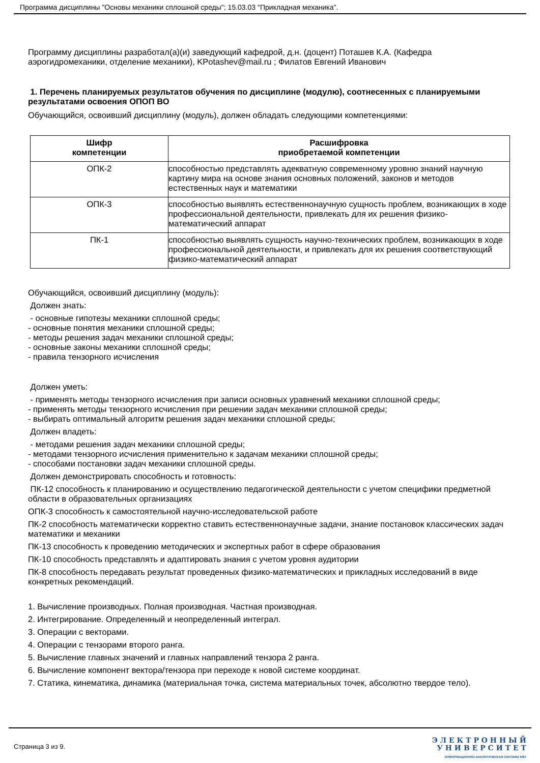Программа дисциплины "Основы механики сплошной среды"; 15.03.03 "Прикладная механика".
Программу дисциплины разработал(а)(и) заведующий кафедрой, д.н. (доцент) Поташев К.А. (Кафедра аэрогидромеханики, отделение механики), KPotashev@mail.ru ; Филатов Евгений Иванович
1. Перечень планируемых результатов обучения по дисциплине (модулю), соотнесенных с планируемыми результатами освоения ОПОП ВО
Обучающийся, освоивший дисциплину (модуль), должен обладать следующими компетенциями:
| Шифр компетенции | Расшифровка приобретаемой компетенции |
| --- | --- |
| ОПК-2 | способностью представлять адекватную современному уровню знаний научную картину мира на основе знания основных положений, законов и методов естественных наук и математики |
| ОПК-3 | способностью выявлять естественнонаучную сущность проблем, возникающих в ходе профессиональной деятельности, привлекать для их решения физико-математический аппарат |
| ПК-1 | способностью выявлять сущность научно-технических проблем, возникающих в ходе профессиональной деятельности, и привлекать для их решения соответствующий физико-математический аппарат |
Обучающийся, освоивший дисциплину (модуль):
Должен знать:
- основные гипотезы механики сплошной среды;
- основные понятия механики сплошной среды;
- методы решения задач механики сплошной среды;
- основные законы механики сплошной среды;
- правила тензорного исчисления
Должен уметь:
- применять методы тензорного исчисления при записи основных уравнений механики сплошной среды;
- применять методы тензорного исчисления при решении задач механики сплошной среды;
- выбирать оптимальный алгоритм решения задач механики сплошной среды;
Должен владеть:
- методами решения задач механики сплошной среды;
- методами тензорного исчисления применительно к задачам механики сплошной среды;
- способами постановки задач механики сплошной среды.
Должен демонстрировать способность и готовность:
ПК-12 способность к планированию и осуществлению педагогической деятельности с учетом специфики предметной области в образовательных организациях
ОПК-3 способность к самостоятельной научно-исследовательской работе
ПК-2 способность математически корректно ставить естественнонаучные задачи, знание постановок классических задач математики и механики
ПК-13 способность к проведению методических и экспертных работ в сфере образования
ПК-10 способность представлять и адаптировать знания с учетом уровня аудитории
ПК-8 способность передавать результат проведенных физико-математических и прикладных исследований в виде конкретных рекомендаций.
1. Вычисление производных. Полная производная. Частная производная.
2. Интегрирование. Определенный и неопределенный интеграл.
3. Операции с векторами.
4. Операции с тензорами второго ранга.
5. Вычисление главных значений и главных направлений тензора 2 ранга.
6. Вычисление компонент вектора/тензора при переходе к новой системе координат.
7. Статика, кинематика, динамика (материальная точка, система материальных точек, абсолютно твердое тело).
Страница 3 из 9.
Э Л Е К Т Р О Н Н Ы Й
У Н И В Е Р С И Т Е Т
ИНФОРМАЦИОННО-АНАЛИТИЧЕСКАЯ СИСТЕМА КФУ